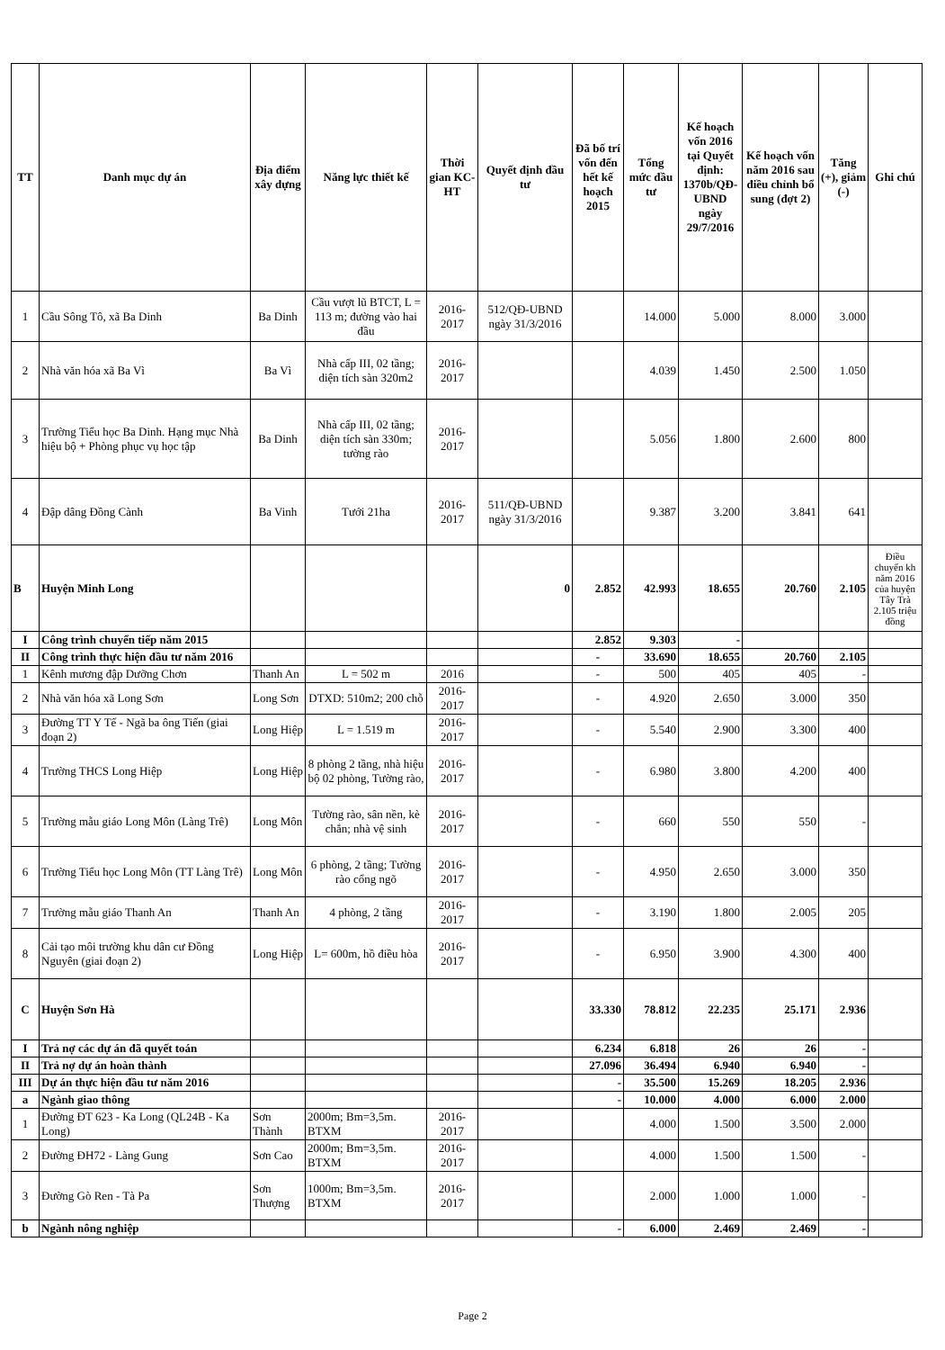| TT | Danh mục dự án | Địa điểm xây dựng | Năng lực thiết kế | Thời gian KC-HT | Quyết định đầu tư | Đã bố trí vốn đến hết kế hoạch 2015 | Tổng mức đầu tư | Kế hoạch vốn 2016 tại Quyết định: 1370b/QĐ-UBND ngày 29/7/2016 | Kế hoạch vốn năm 2016 sau điều chỉnh bổ sung (đợt 2) | Tăng (+), giảm (-) | Ghi chú |
| --- | --- | --- | --- | --- | --- | --- | --- | --- | --- | --- | --- |
| 1 | Cầu Sông Tô, xã Ba Dinh | Ba Dinh | Cầu vượt lũ BTCT, L = 113 m; đường vào hai đầu | 2016-2017 | 512/QĐ-UBND ngày 31/3/2016 | | 14.000 | 5.000 | 8.000 | 3.000 | |
| 2 | Nhà văn hóa xã Ba Vì | Ba Vì | Nhà cấp III, 02 tầng; diện tích sàn 320m2 | 2016-2017 | | | 4.039 | 1.450 | 2.500 | 1.050 | |
| 3 | Trường Tiểu học Ba Dinh. Hạng mục Nhà hiệu bộ + Phòng phục vụ học tập | Ba Dinh | Nhà cấp III, 02 tầng; diện tích sàn 330m; tường rào | 2016-2017 | | | 5.056 | 1.800 | 2.600 | 800 | |
| 4 | Đập dâng Đồng Cành | Ba Vinh | Tưới 21ha | 2016-2017 | 511/QĐ-UBND ngày 31/3/2016 | | 9.387 | 3.200 | 3.841 | 641 | |
| B | Huyện Minh Long | | | | 0 | 2.852 | 42.993 | 18.655 | 20.760 | 2.105 | Điều chuyển kh năm 2016 của huyện Tây Trà 2.105 triệu đồng |
| I | Công trình chuyển tiếp năm 2015 | | | | | 2.852 | 9.303 | - | | | |
| II | Công trình thực hiện đầu tư năm 2016 | | | | | - | 33.690 | 18.655 | 20.760 | 2.105 | |
| 1 | Kênh mương đập Dưỡng Chơn | Thanh An | L = 502 m | 2016 | | - | 500 | 405 | 405 | - | |
| 2 | Nhà văn hóa xã Long Sơn | Long Sơn | DTXD: 510m2; 200 chỗ | 2016-2017 | | - | 4.920 | 2.650 | 3.000 | 350 | |
| 3 | Đường TT Y Tế - Ngã ba ông Tiến (giai đoạn 2) | Long Hiệp | L = 1.519 m | 2016-2017 | | - | 5.540 | 2.900 | 3.300 | 400 | |
| 4 | Trường THCS Long Hiệp | Long Hiệp | 8 phòng 2 tầng, nhà hiệu bộ 02 phòng, Tường rào, | 2016-2017 | | - | 6.980 | 3.800 | 4.200 | 400 | |
| 5 | Trường mẫu giáo Long Môn (Làng Trê) | Long Môn | Tường rào, sân nền, kè chắn; nhà vệ sinh | 2016-2017 | | - | 660 | 550 | 550 | - | |
| 6 | Trường Tiểu học Long Môn (TT Làng Trê) | Long Môn | 6 phòng, 2 tầng; Tường rào cổng ngõ | 2016-2017 | | - | 4.950 | 2.650 | 3.000 | 350 | |
| 7 | Trường mẫu giáo Thanh An | Thanh An | 4 phòng, 2 tầng | 2016-2017 | | - | 3.190 | 1.800 | 2.005 | 205 | |
| 8 | Cải tạo môi trường khu dân cư Đồng Nguyên (giai đoạn 2) | Long Hiệp | L= 600m, hồ điều hòa | 2016-2017 | | - | 6.950 | 3.900 | 4.300 | 400 | |
| C | Huyện Sơn Hà | | | | | 33.330 | 78.812 | 22.235 | 25.171 | 2.936 | |
| I | Trả nợ các dự án đã quyết toán | | | | | 6.234 | 6.818 | 26 | 26 | - | |
| II | Trả nợ dự án hoàn thành | | | | | 27.096 | 36.494 | 6.940 | 6.940 | - | |
| III | Dự án thực hiện đầu tư năm 2016 | | | | | - | 35.500 | 15.269 | 18.205 | 2.936 | |
| a | Ngành giao thông | | | | | - | 10.000 | 4.000 | 6.000 | 2.000 | |
| 1 | Đường ĐT 623 - Ka Long (QL24B - Ka Long) | Sơn Thành | 2000m; Bm=3,5m. BTXM | 2016-2017 | | | 4.000 | 1.500 | 3.500 | 2.000 | |
| 2 | Đường ĐH72 - Làng Gung | Sơn Cao | 2000m; Bm=3,5m. BTXM | 2016-2017 | | | 4.000 | 1.500 | 1.500 | - | |
| 3 | Đường Gò Ren - Tà Pa | Sơn Thượng | 1000m; Bm=3,5m. BTXM | 2016-2017 | | | 2.000 | 1.000 | 1.000 | - | |
| b | Ngành nông nghiệp | | | | | - | 6.000 | 2.469 | 2.469 | - | |
Page 2